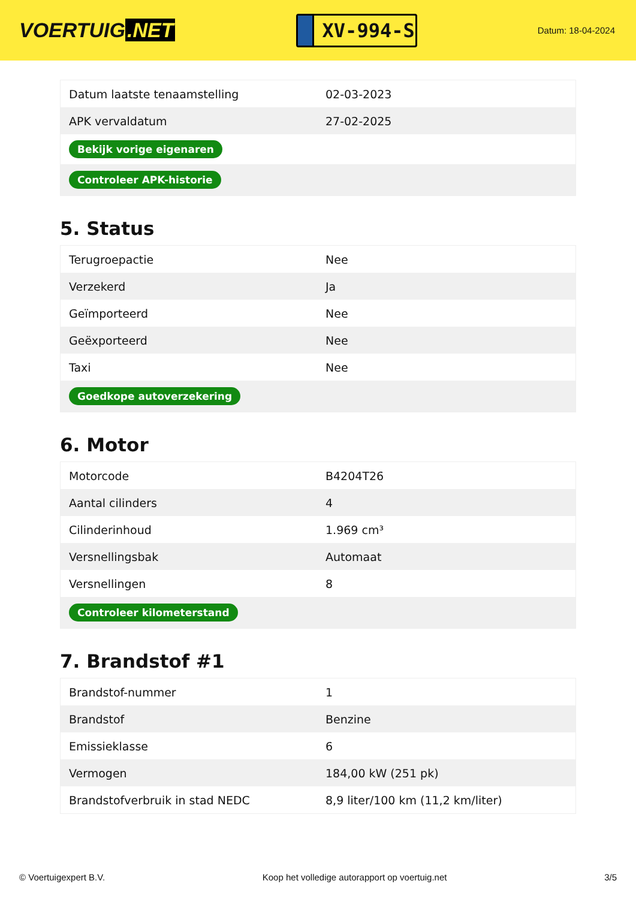VOERTUIG.NET
XV-994-S
Datum: 18-04-2024
| Datum laatste tenaamstelling | 02-03-2023 |
| APK vervaldatum | 27-02-2025 |
| Bekijk vorige eigenaren | |
| Controleer APK-historie | |
5. Status
| Terugroepactie | Nee |
| Verzekerd | Ja |
| Geïmporteerd | Nee |
| Geëxporteerd | Nee |
| Taxi | Nee |
| Goedkope autoverzekering | |
6. Motor
| Motorcode | B4204T26 |
| Aantal cilinders | 4 |
| Cilinderinhoud | 1.969 cm³ |
| Versnellingsbak | Automaat |
| Versnellingen | 8 |
| Controleer kilometerstand | |
7. Brandstof #1
| Brandstof-nummer | 1 |
| Brandstof | Benzine |
| Emissieklasse | 6 |
| Vermogen | 184,00 kW (251 pk) |
| Brandstofverbruik in stad NEDC | 8,9 liter/100 km (11,2 km/liter) |
© Voertuigexpert B.V. Koop het volledige autorapport op voertuig.net 3/5